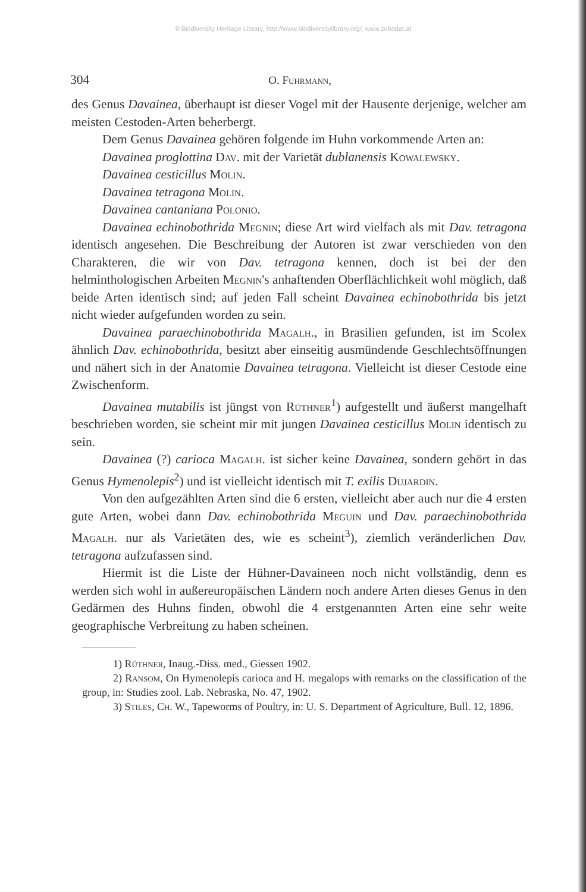© Biodiversity Heritage Library, http://www.biodiversitylibrary.org/; www.zobodat.at
304 O. Fuhrmann,
des Genus Davainea, überhaupt ist dieser Vogel mit der Hausente derjenige, welcher am meisten Cestoden-Arten beherbergt.
Dem Genus Davainea gehören folgende im Huhn vorkommende Arten an:
Davainea proglottina Dav. mit der Varietät dublanensis Kowalewsky.
Davainea cesticillus Molin.
Davainea tetragona Molin.
Davainea cantaniana Polonio.
Davainea echinobothrida Megnin; diese Art wird vielfach als mit Dav. tetragona identisch angesehen. Die Beschreibung der Autoren ist zwar verschieden von den Charakteren, die wir von Dav. tetragona kennen, doch ist bei der den helminthologischen Arbeiten Megnin's anhaftenden Oberflächlichkeit wohl möglich, daß beide Arten identisch sind; auf jeden Fall scheint Davainea echinobothrida bis jetzt nicht wieder aufgefunden worden zu sein.
Davainea paraechinobothrida Magalh., in Brasilien gefunden, ist im Scolex ähnlich Dav. echinobothrida, besitzt aber einseitig ausmündende Geschlechtsöffnungen und nähert sich in der Anatomie Davainea tetragona. Vielleicht ist dieser Cestode eine Zwischenform.
Davainea mutabilis ist jüngst von Rüthner<sup>1</sup>) aufgestellt und äußerst mangelhaft beschrieben worden, sie scheint mir mit jungen Davainea cesticillus Molin identisch zu sein.
Davainea (?) carioca Magalh. ist sicher keine Davainea, sondern gehört in das Genus Hymenolepis<sup>2</sup>) und ist vielleicht identisch mit T. exilis Dujardin.
Von den aufgezählten Arten sind die 6 ersten, vielleicht aber auch nur die 4 ersten gute Arten, wobei dann Dav. echinobothrida Meguin und Dav. paraechinobothrida Magalh. nur als Varietäten des, wie es scheint<sup>3</sup>), ziemlich veränderlichen Dav. tetragona aufzufassen sind.
Hiermit ist die Liste der Hühner-Davaineen noch nicht vollständig, denn es werden sich wohl in außereuropäischen Ländern noch andere Arten dieses Genus in den Gedärmen des Huhns finden, obwohl die 4 erstgenannten Arten eine sehr weite geographische Verbreitung zu haben scheinen.
1) Rüthner, Inaug.-Diss. med., Giessen 1902.
2) Ransom, On Hymenolepis carioca and H. megalops with remarks on the classification of the group, in: Studies zool. Lab. Nebraska, No. 47, 1902.
3) Stiles, Ch. W., Tapeworms of Poultry, in: U. S. Department of Agriculture, Bull. 12, 1896.